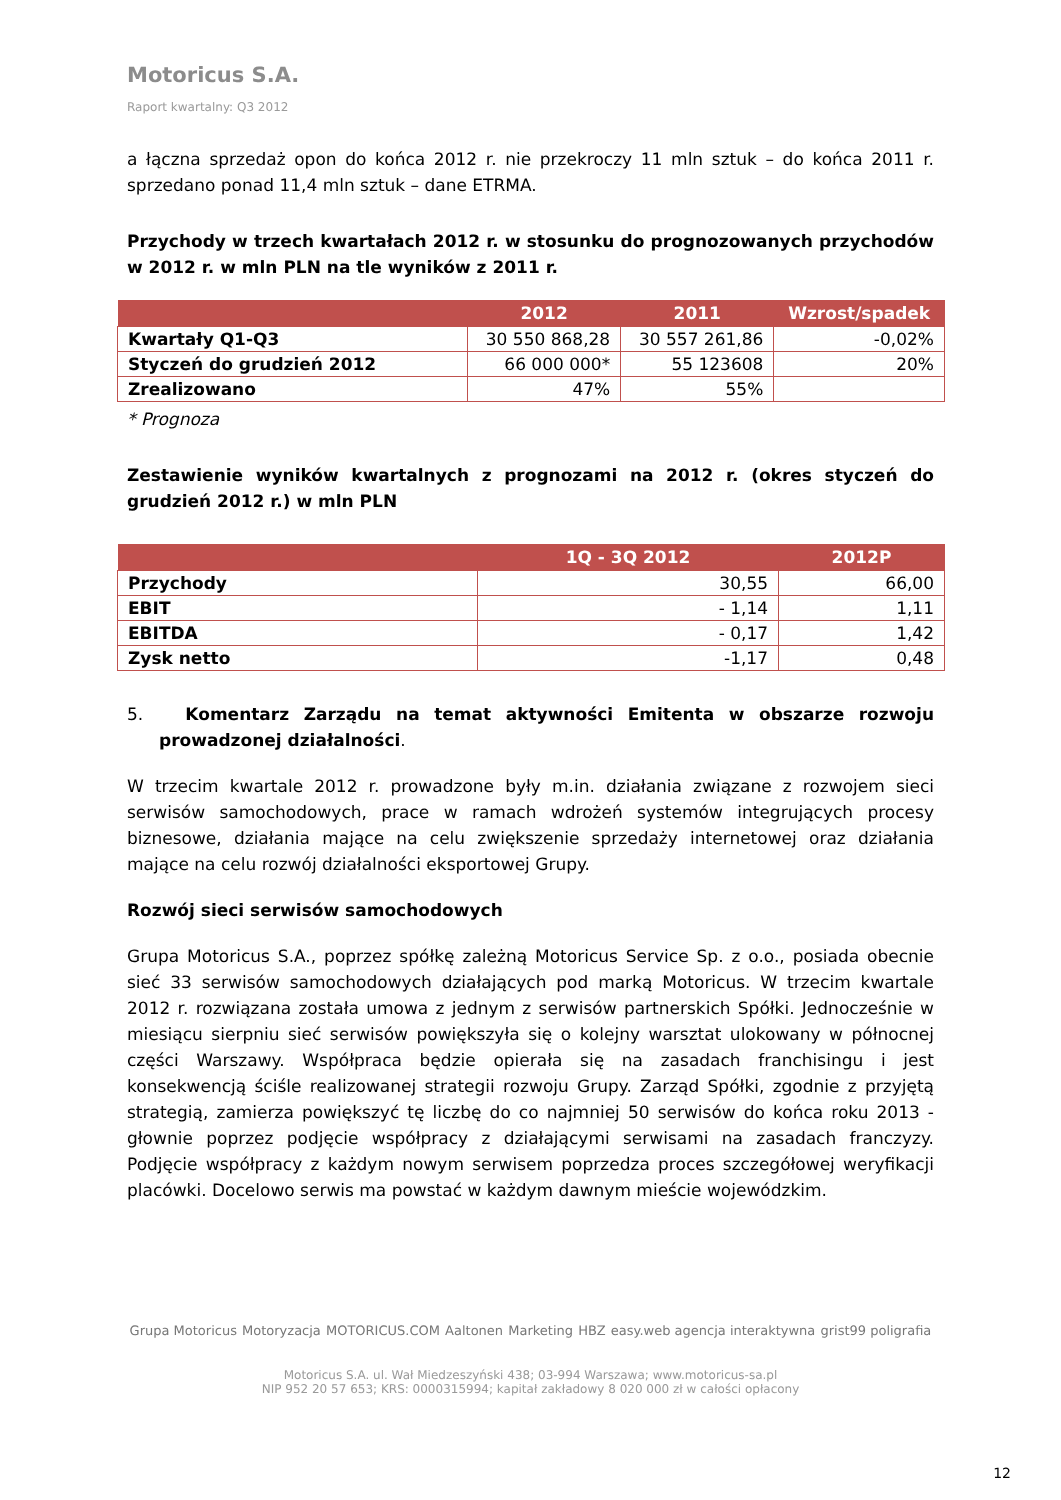Motoricus S.A.
Raport kwartalny: Q3 2012
a łączna sprzedaż opon do końca 2012 r. nie przekroczy 11 mln sztuk – do końca 2011 r. sprzedano ponad 11,4 mln sztuk – dane ETRMA.
Przychody w trzech kwartałach 2012 r. w stosunku do prognozowanych przychodów w 2012 r. w mln PLN na tle wyników z 2011 r.
| | 2012 | 2011 | Wzrost/spadek |
| --- | --- | --- | --- |
| Kwartały Q1-Q3 | 30 550 868,28 | 30 557 261,86 | -0,02% |
| Styczeń do grudzień 2012 | 66 000 000* | 55 123608 | 20% |
| Zrealizowano | 47% | 55% | |
* Prognoza
Zestawienie wyników kwartalnych z prognozami na 2012 r. (okres styczeń do grudzień 2012 r.) w mln PLN
| | 1Q - 3Q 2012 | 2012P |
| --- | --- | --- |
| Przychody | 30,55 | 66,00 |
| EBIT | - 1,14 | 1,11 |
| EBITDA | - 0,17 | 1,42 |
| Zysk netto | -1,17 | 0,48 |
5. Komentarz Zarządu na temat aktywności Emitenta w obszarze rozwoju prowadzonej działalności.
W trzecim kwartale 2012 r. prowadzone były m.in. działania związane z rozwojem sieci serwisów samochodowych, prace w ramach wdrożeń systemów integrujących procesy biznesowe, działania mające na celu zwiększenie sprzedaży internetowej oraz działania mające na celu rozwój działalności eksportowej Grupy.
Rozwój sieci serwisów samochodowych
Grupa Motoricus S.A., poprzez spółkę zależną Motoricus Service Sp. z o.o., posiada obecnie sieć 33 serwisów samochodowych działających pod marką Motoricus. W trzecim kwartale 2012 r. rozwiązana została umowa z jednym z serwisów partnerskich Spółki. Jednocześnie w miesiącu sierpniu sieć serwisów powiększyła się o kolejny warsztat ulokowany w północnej części Warszawy. Współpraca będzie opierała się na zasadach franchisingu i jest konsekwencją ściśle realizowanej strategii rozwoju Grupy. Zarząd Spółki, zgodnie z przyjętą strategią, zamierza powiększyć tę liczbę do co najmniej 50 serwisów do końca roku 2013 - głownie poprzez podjęcie współpracy z działającymi serwisami na zasadach franczyzy. Podjęcie współpracy z każdym nowym serwisem poprzedza proces szczegółowej weryfikacji placówki. Docelowo serwis ma powstać w każdym dawnym mieście wojewódzkim.
Grupa Motoricus Motoryzacja MOTORICUS.COM Aaltonen Marketing HBZ easy.web agencja interaktywna grist99 poligrafia
Motoricus S.A. ul. Wał Miedzeszyński 438; 03-994 Warszawa; www.motoricus-sa.pl
NIP 952 20 57 653; KRS: 0000315994; kapitał zakładowy 8 020 000 zł w całości opłacony
12